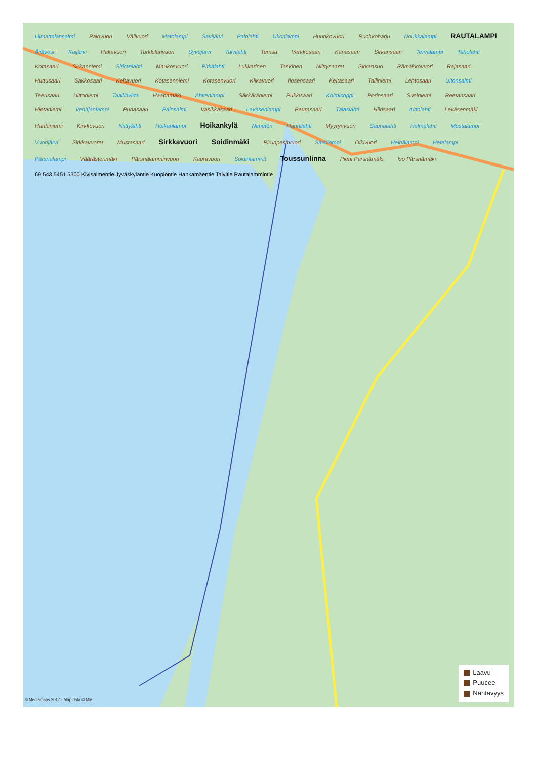Liimattalansalmi Palovuori Välivuori Matolampi Savijärvi Palolahti Ukonlampi Huuhkovuori Ruohkoharju Noukkalampi RAUTALAMPI Äijävesi Kaijärvi Hakavuori Turkkilanvuori Syväjärvi Talvilahti Temsa Verkkosaari Kanasaari Sirkansaari Tervalampi Taholahti Kotasaari Sirkanniemi Sirkanlahti Maukosvuori Pitkälahti Lukkarinen Taskinen Niittysaaret Sirkansuo Rämäkkövuori Rajasaari Huttusaari Sakkosaari Keltavuori Kotasenniemi Kotasenvuori Kiikavuori Ilosensaari Keltasaari Talliniemi Lehtosaari Uitonsalmi Teerisaari Uittoniemi Taallinvirta Haapamäki Ahvenlampi Säkkäräniemi Pukkisaari Kolmisoppi Porinsaari Susiniemi Reetansaari Hietaniemi Venäjänlampi Punasaari Painsalmi Vasikkasaari Leväsenlampi Peurasaari Talaslahti Hiirisaari Aittolahti Leväsenmäki Hanhiniemi Kirkkovuori Niittylahti Hoikanlampi Hoikankylä Nimetön Hanhilahti Myyrynvuori Saunalahti Halmelahti Mustalampi Vuorijärvi Sirkkavuoret Mustasaari Sirkkavuori Soidinmäki Pirunpesävuori Särkilampi Olkivuori Heinälampi Hetelampi Pärsnälampi Väärästenmäki Pärsnälamminvuori Kauravuori Soidinlammit Toussunlinna Pieni Pärsnämäki Iso Pärsnämäki
69 543 5451 5300 Kivisalmentie Jyväskyläntie Kuopiontie Hankamäentie Talvitie Rautalammintie
© Mediamaps 2017 · Map data © MML
Laavu
Puucee
Nähtävyys